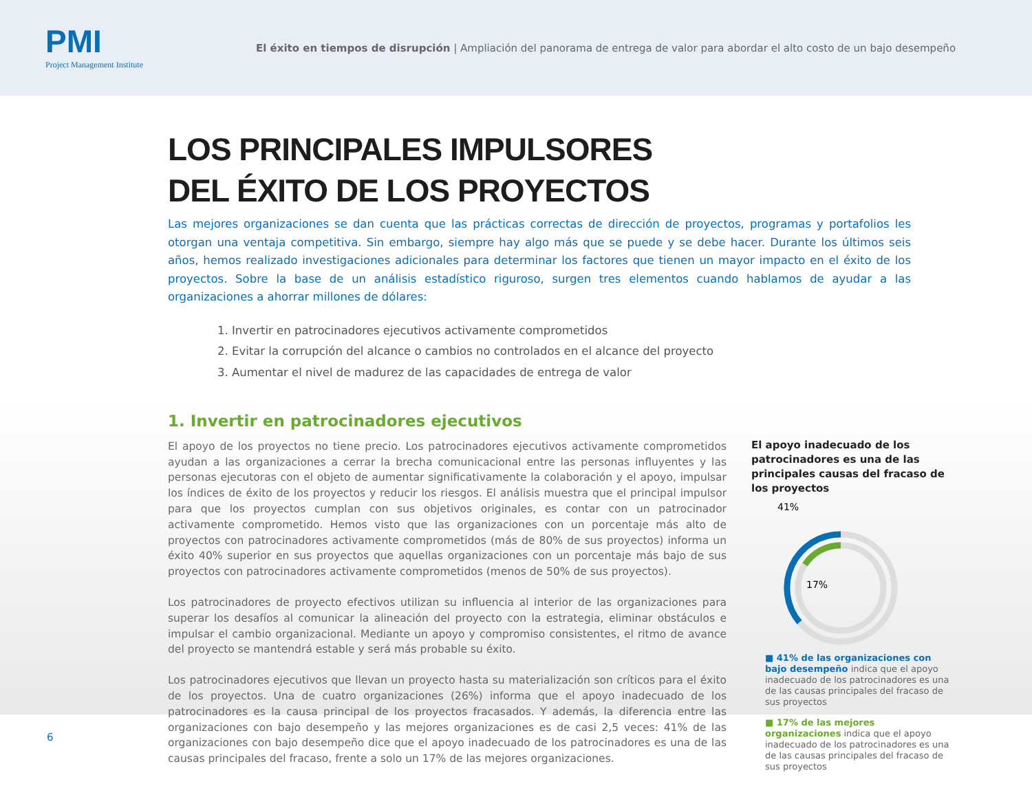PMI
Project Management Institute
El éxito en tiempos de disrupción | Ampliación del panorama de entrega de valor para abordar el alto costo de un bajo desempeño
LOS PRINCIPALES IMPULSORES
DEL ÉXITO DE LOS PROYECTOS
Las mejores organizaciones se dan cuenta que las prácticas correctas de dirección de proyectos, programas y portafolios les otorgan una ventaja competitiva. Sin embargo, siempre hay algo más que se puede y se debe hacer. Durante los últimos seis años, hemos realizado investigaciones adicionales para determinar los factores que tienen un mayor impacto en el éxito de los proyectos. Sobre la base de un análisis estadístico riguroso, surgen tres elementos cuando hablamos de ayudar a las organizaciones a ahorrar millones de dólares:
1. Invertir en patrocinadores ejecutivos activamente comprometidos
2. Evitar la corrupción del alcance o cambios no controlados en el alcance del proyecto
3. Aumentar el nivel de madurez de las capacidades de entrega de valor
1. Invertir en patrocinadores ejecutivos
El apoyo de los proyectos no tiene precio. Los patrocinadores ejecutivos activamente comprometidos ayudan a las organizaciones a cerrar la brecha comunicacional entre las personas influyentes y las personas ejecutoras con el objeto de aumentar significativamente la colaboración y el apoyo, impulsar los índices de éxito de los proyectos y reducir los riesgos. El análisis muestra que el principal impulsor para que los proyectos cumplan con sus objetivos originales, es contar con un patrocinador activamente comprometido. Hemos visto que las organizaciones con un porcentaje más alto de proyectos con patrocinadores activamente comprometidos (más de 80% de sus proyectos) informa un éxito 40% superior en sus proyectos que aquellas organizaciones con un porcentaje más bajo de sus proyectos con patrocinadores activamente comprometidos (menos de 50% de sus proyectos).
Los patrocinadores de proyecto efectivos utilizan su influencia al interior de las organizaciones para superar los desafíos al comunicar la alineación del proyecto con la estrategia, eliminar obstáculos e impulsar el cambio organizacional. Mediante un apoyo y compromiso consistentes, el ritmo de avance del proyecto se mantendrá estable y será más probable su éxito.
Los patrocinadores ejecutivos que llevan un proyecto hasta su materialización son críticos para el éxito de los proyectos. Una de cuatro organizaciones (26%) informa que el apoyo inadecuado de los patrocinadores es la causa principal de los proyectos fracasados. Y además, la diferencia entre las organizaciones con bajo desempeño y las mejores organizaciones es de casi 2,5 veces: 41% de las organizaciones con bajo desempeño dice que el apoyo inadecuado de los patrocinadores es una de las causas principales del fracaso, frente a solo un 17% de las mejores organizaciones.
El apoyo inadecuado de los patrocinadores es una de las principales causas del fracaso de los proyectos
41%
17%
■ 41% de las organizaciones con bajo desempeño indica que el apoyo inadecuado de los patrocinadores es una de las causas principales del fracaso de sus proyectos
■ 17% de las mejores organizaciones indica que el apoyo inadecuado de los patrocinadores es una de las causas principales del fracaso de sus proyectos
6